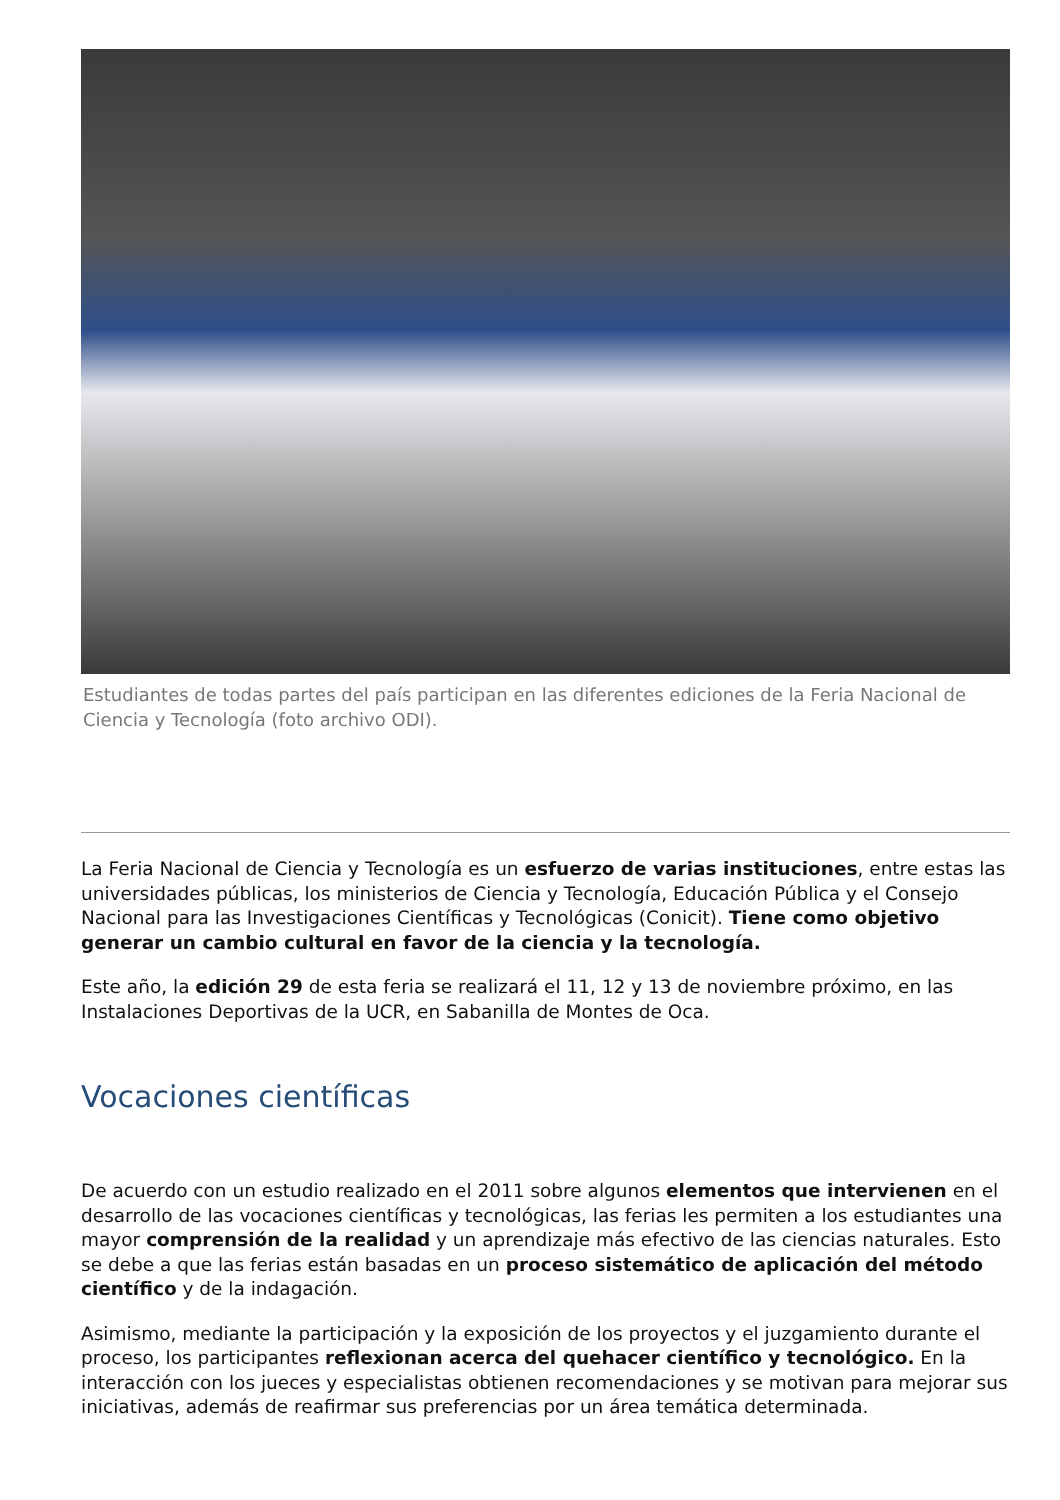Estudiantes de todas partes del país participan en las diferentes ediciones de la Feria Nacional de Ciencia y Tecnología (foto archivo ODI).
La Feria Nacional de Ciencia y Tecnología es un esfuerzo de varias instituciones, entre estas las universidades públicas, los ministerios de Ciencia y Tecnología, Educación Pública y el Consejo Nacional para las Investigaciones Científicas y Tecnológicas (Conicit). Tiene como objetivo generar un cambio cultural en favor de la ciencia y la tecnología.
Este año, la edición 29 de esta feria se realizará el 11, 12 y 13 de noviembre próximo, en las Instalaciones Deportivas de la UCR, en Sabanilla de Montes de Oca.
Vocaciones científicas
De acuerdo con un estudio realizado en el 2011 sobre algunos elementos que intervienen en el desarrollo de las vocaciones científicas y tecnológicas, las ferias les permiten a los estudiantes una mayor comprensión de la realidad y un aprendizaje más efectivo de las ciencias naturales. Esto se debe a que las ferias están basadas en un proceso sistemático de aplicación del método científico y de la indagación.
Asimismo, mediante la participación y la exposición de los proyectos y el juzgamiento durante el proceso, los participantes reflexionan acerca del quehacer científico y tecnológico. En la interacción con los jueces y especialistas obtienen recomendaciones y se motivan para mejorar sus iniciativas, además de reafirmar sus preferencias por un área temática determinada.